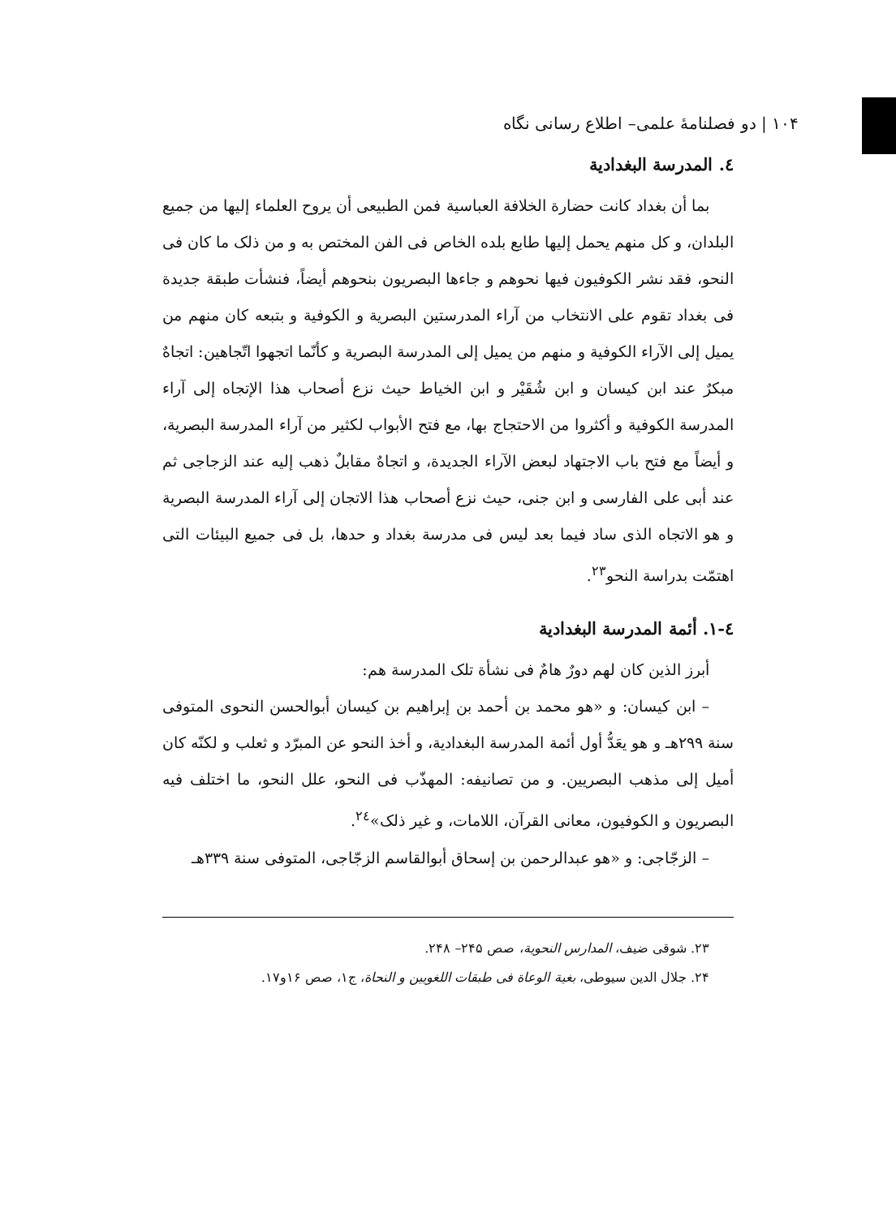۱۰۴ | دو فصلنامهٔ علمی– اطلاع رسانی نگاه
٤. المدرسة البغدادية
بما أن بغداد كانت حضارة الخلافة العباسية فمن الطبيعی أن يروح العلماء إليها من جميع البلدان، و كل منهم يحمل إليها طابع بلده الخاص فی الفن المختص به و من ذلک ما كان فی النحو، فقد نشر الكوفيون فيها نحوهم و جاءها البصريون بنحوهم أيضاً، فنشأت طبقة جديدة فی بغداد تقوم علی الانتخاب من آراء المدرستين البصرية و الكوفية و بتبعه كان منهم من يميل إلی الآراء الكوفية و منهم من يميل إلی المدرسة البصرية و كأنّما اتجهوا اتّجاهين: اتجاهٌ مبكرٌ عند ابن كيسان و ابن شُقَيْر و ابن الخياط حيث نزع أصحاب هذا الإتجاه إلی آراء المدرسة الكوفية و أكثروا من الاحتجاج بها، مع فتح الأبواب لكثير من آراء المدرسة البصرية، و أيضاً مع فتح باب الاجتهاد لبعض الآراء الجديدة، و اتجاهٌ مقابلٌ ذهب إليه عند الزجاجی ثم عند أبی علی الفارسی و ابن جنی، حيث نزع أصحاب هذا الاتجان إلی آراء المدرسة البصرية و هو الاتجاه الذی ساد فيما بعد ليس فی مدرسة بغداد و حدها، بل فی جميع البيئات التی اهتمّت بدراسة النحو<sup>٢٣</sup>.
٤-١. أئمة المدرسة البغدادية
أبرز الذين كان لهم دورٌ هامٌ فی نشأة تلک المدرسة هم:
– ابن كيسان: و «هو محمد بن أحمد بن إبراهيم بن كيسان أبوالحسن النحوی المتوفی سنة ۲۹۹هـ و هو يعَدُّ أول أئمة المدرسة البغدادية، و أخذ النحو عن المبرّد و ثعلب و لكنّه كان أميل إلی مذهب البصريين. و من تصانيفه: المهذّب فی النحو، علل النحو، ما اختلف فيه البصريون و الكوفيون، معانی القرآن، اللامات، و غير ذلک»<sup>٢٤</sup>.
– الزجّاجی: و «هو عبدالرحمن بن إسحاق أبوالقاسم الزجّاجی، المتوفی سنة ۳۳۹هـ
۲۳. شوقی ضيف، المدارس النحوية، صص ۲۴۵– ۲۴۸.
۲۴. جلال الدين سيوطی، بغية الوعاة فی طبقات اللغويين و النحاة، ج۱، صص ۱۶و۱۷.